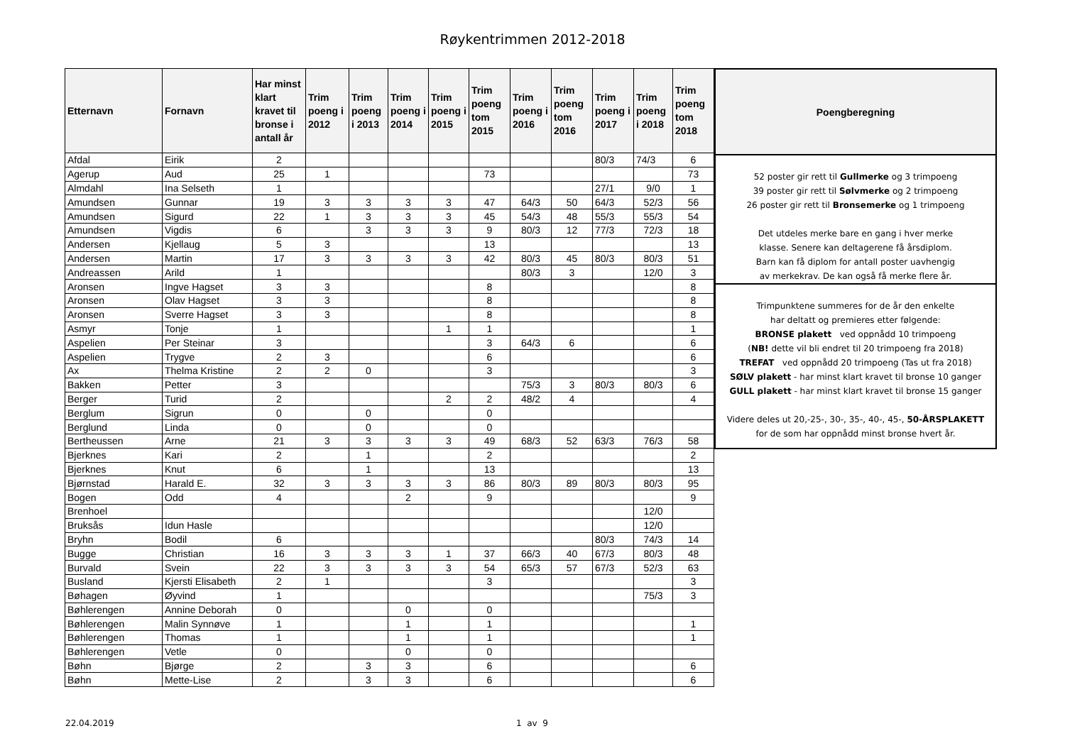Røykentrimmen 2012-2018
| Etternavn | Fornavn | Har minst klart kravet til bronse i antall år | Trim poeng i 2012 | Trim poeng i 2013 | Trim poeng i 2014 | Trim poeng i 2015 | Trim poeng tom 2015 | Trim poeng i 2016 | Trim poeng tom 2016 | Trim poeng i 2017 | Trim poeng i 2018 | Trim poeng tom 2018 |
| --- | --- | --- | --- | --- | --- | --- | --- | --- | --- | --- | --- | --- |
| Afdal | Eirik | 2 | | | | | | | | 80/3 | 74/3 | 6 |
| Agerup | Aud | 25 | 1 | | | | 73 | | | | | 73 |
| Almdahl | Ina Selseth | 1 | | | | | | | | 27/1 | 9/0 | 1 |
| Amundsen | Gunnar | 19 | 3 | 3 | 3 | 3 | 47 | 64/3 | 50 | 64/3 | 52/3 | 56 |
| Amundsen | Sigurd | 22 | 1 | 3 | 3 | 3 | 45 | 54/3 | 48 | 55/3 | 55/3 | 54 |
| Amundsen | Vigdis | 6 | | 3 | 3 | 3 | 9 | 80/3 | 12 | 77/3 | 72/3 | 18 |
| Andersen | Kjellaug | 5 | 3 | | | | 13 | | | | | 13 |
| Andersen | Martin | 17 | 3 | 3 | 3 | 3 | 42 | 80/3 | 45 | 80/3 | 80/3 | 51 |
| Andreassen | Arild | 1 | | | | | | 80/3 | 3 | | 12/0 | 3 |
| Aronsen | Ingve Hagset | 3 | 3 | | | | 8 | | | | | 8 |
| Aronsen | Olav Hagset | 3 | 3 | | | | 8 | | | | | 8 |
| Aronsen | Sverre Hagset | 3 | 3 | | | | 8 | | | | | 8 |
| Asmyr | Tonje | 1 | | | | 1 | 1 | | | | | 1 |
| Aspelien | Per Steinar | 3 | | | | | 3 | 64/3 | 6 | | | 6 |
| Aspelien | Trygve | 2 | 3 | | | | 6 | | | | | 6 |
| Ax | Thelma Kristine | 2 | 2 | 0 | | | 3 | | | | | 3 |
| Bakken | Petter | 3 | | | | | | 75/3 | 3 | 80/3 | 80/3 | 6 |
| Berger | Turid | 2 | | | | 2 | 2 | 48/2 | 4 | | | 4 |
| Berglum | Sigrun | 0 | | 0 | | | 0 | | | | | |
| Berglund | Linda | 0 | | 0 | | | 0 | | | | | |
| Bertheussen | Arne | 21 | 3 | 3 | 3 | 3 | 49 | 68/3 | 52 | 63/3 | 76/3 | 58 |
| Bjerknes | Kari | 2 | | 1 | | | 2 | | | | | 2 |
| Bjerknes | Knut | 6 | | 1 | | | 13 | | | | | 13 |
| Bjørnstad | Harald E. | 32 | 3 | 3 | 3 | 3 | 86 | 80/3 | 89 | 80/3 | 80/3 | 95 |
| Bogen | Odd | 4 | | | 2 | | 9 | | | | | 9 |
| Brenhoel | | | | | | | | | | | 12/0 | |
| Bruksås | Idun Hasle | | | | | | | | | | 12/0 | |
| Bryhn | Bodil | 6 | | | | | | | | 80/3 | 74/3 | 14 |
| Bugge | Christian | 16 | 3 | 3 | 3 | 1 | 37 | 66/3 | 40 | 67/3 | 80/3 | 48 |
| Burvald | Svein | 22 | 3 | 3 | 3 | 3 | 54 | 65/3 | 57 | 67/3 | 52/3 | 63 |
| Busland | Kjersti Elisabeth | 2 | 1 | | | | 3 | | | | | 3 |
| Bøhagen | Øyvind | 1 | | | | | | | | | 75/3 | 3 |
| Bøhlerengen | Annine Deborah | 0 | | | 0 | | 0 | | | | | |
| Bøhlerengen | Malin Synnøve | 1 | | | 1 | | 1 | | | | | 1 |
| Bøhlerengen | Thomas | 1 | | | 1 | | 1 | | | | | 1 |
| Bøhlerengen | Vetle | 0 | | | 0 | | 0 | | | | | |
| Bøhn | Bjørge | 2 | | 3 | 3 | | 6 | | | | | 6 |
| Bøhn | Mette-Lise | 2 | | 3 | 3 | | 6 | | | | | 6 |
Poengberegning
52 poster gir rett til Gullmerke og 3 trimpoeng
39 poster gir rett til Sølvmerke og 2 trimpoeng
26 poster gir rett til Bronsemerke og 1 trimpoeng
Det utdeles merke bare en gang i hver merke
klasse. Senere kan deltagerene få årsdiplom.
Barn kan få diplom for antall poster uavhengig
av merkekrav. De kan også få merke flere år.
Trimpunktene summeres for de år den enkelte
har deltatt og premieres etter følgende:
BRONSE plakett ved oppnådd 10 trimpoeng
(NB! dette vil bli endret til 20 trimpoeng fra 2018)
TREFAT ved oppnådd 20 trimpoeng (Tas ut fra 2018)
SØLV plakett - har minst klart kravet til bronse 10 ganger
GULL plakett - har minst klart kravet til bronse 15 ganger
Videre deles ut 20,-25-, 30-, 35-, 40-, 45-, 50-ÅRSPLAKETT
for de som har oppnådd minst bronse hvert år.
22.04.2019 1 av 9